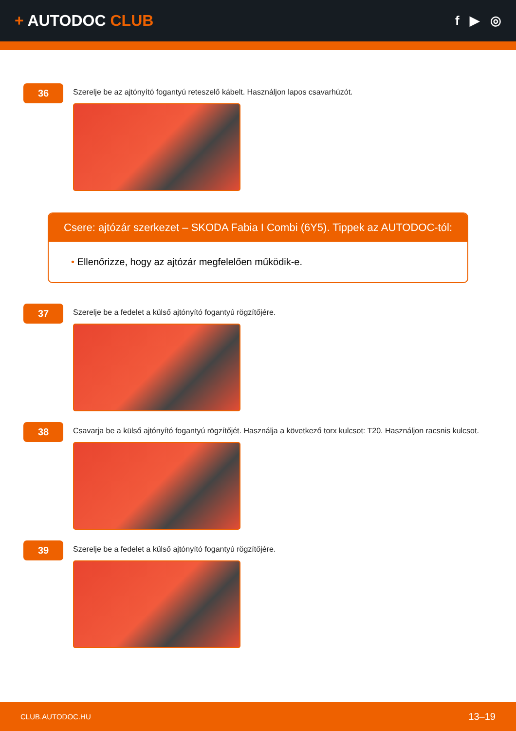+ AUTODOC CLUB
f ▶ ◎
36
Szerelje be az ajtónyító fogantyú reteszelő kábelt. Használjon lapos csavarhúzót.
Csere: ajtózár szerkezet – SKODA Fabia I Combi (6Y5). Tippek az AUTODOC-tól:
• Ellenőrizze, hogy az ajtózár megfelelően működik-e.
37
Szerelje be a fedelet a külső ajtónyító fogantyú rögzítőjére.
38
Csavarja be a külső ajtónyító fogantyú rögzítőjét. Használja a következő torx kulcsot: T20. Használjon racsnis kulcsot.
39
Szerelje be a fedelet a külső ajtónyító fogantyú rögzítőjére.
CLUB.AUTODOC.HU 13–19